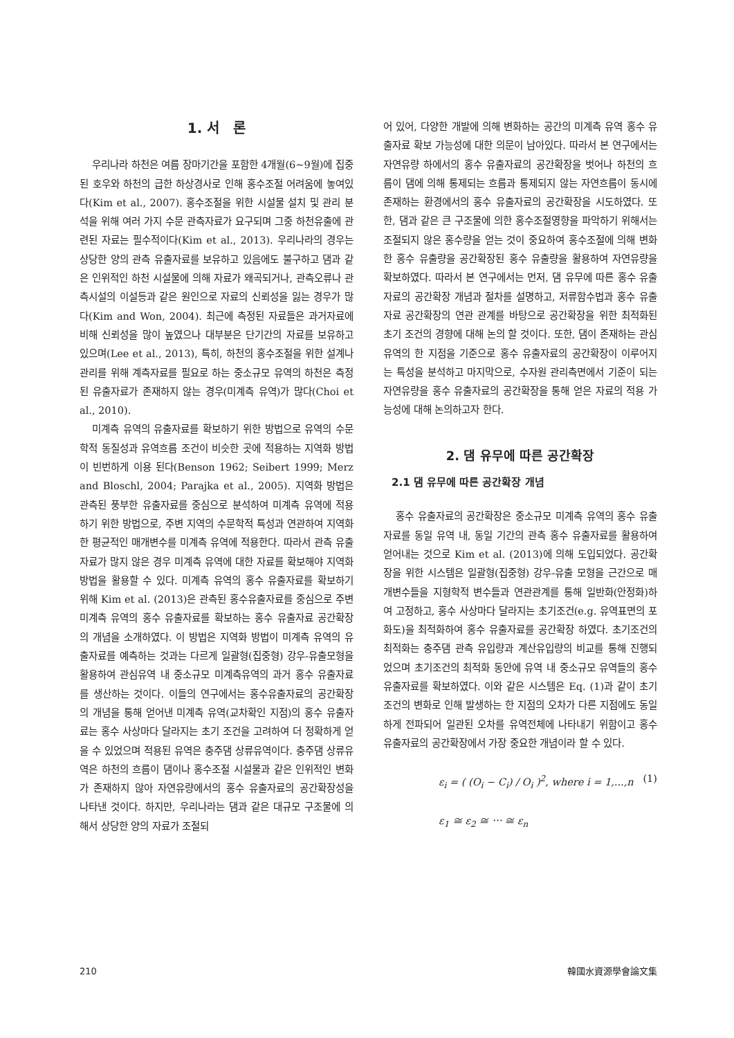1. 서　론
우리나라 하천은 여름 장마기간을 포함한 4개월(6~9월)에 집중된 호우와 하천의 급한 하상경사로 인해 홍수조절 어려움에 놓여있다(Kim et al., 2007). 홍수조절을 위한 시설물 설치 및 관리 분석을 위해 여러 가지 수문 관측자료가 요구되며 그중 하천유출에 관련된 자료는 필수적이다(Kim et al., 2013). 우리나라의 경우는 상당한 양의 관측 유출자료를 보유하고 있음에도 불구하고 댐과 같은 인위적인 하천 시설물에 의해 자료가 왜곡되거나, 관측오류나 관측시설의 이설등과 같은 원인으로 자료의 신뢰성을 잃는 경우가 많다(Kim and Won, 2004). 최근에 측정된 자료들은 과거자료에 비해 신뢰성을 많이 높였으나 대부분은 단기간의 자료를 보유하고 있으며(Lee et al., 2013), 특히, 하천의 홍수조절을 위한 설계나 관리를 위해 계측자료를 필요로 하는 중소규모 유역의 하천은 측정된 유출자료가 존재하지 않는 경우(미계측 유역)가 많다(Choi et al., 2010).
미계측 유역의 유출자료를 확보하기 위한 방법으로 유역의 수문학적 동질성과 유역흐름 조건이 비슷한 곳에 적용하는 지역화 방법이 빈번하게 이용 된다(Benson 1962; Seibert 1999; Merz and Bloschl, 2004; Parajka et al., 2005). 지역화 방법은 관측된 풍부한 유출자료를 중심으로 분석하여 미계측 유역에 적용하기 위한 방법으로, 주변 지역의 수문학적 특성과 연관하여 지역화한 평균적인 매개변수를 미계측 유역에 적용한다. 따라서 관측 유출자료가 많지 않은 경우 미계측 유역에 대한 자료를 확보해야 지역화 방법을 활용할 수 있다. 미계측 유역의 홍수 유출자료를 확보하기 위해 Kim et al. (2013)은 관측된 홍수유출자료를 중심으로 주변 미계측 유역의 홍수 유출자료를 확보하는 홍수 유출자료 공간확장의 개념을 소개하였다. 이 방법은 지역화 방법이 미계측 유역의 유출자료를 예측하는 것과는 다르게 일괄형(집중형) 강우-유출모형을 활용하여 관심유역 내 중소규모 미계측유역의 과거 홍수 유출자료를 생산하는 것이다. 이들의 연구에서는 홍수유출자료의 공간확장의 개념을 통해 얻어낸 미계측 유역(교차확인 지점)의 홍수 유출자료는 홍수 사상마다 달라지는 초기 조건을 고려하여 더 정확하게 얻을 수 있었으며 적용된 유역은 충주댐 상류유역이다. 충주댐 상류유역은 하천의 흐름이 댐이나 홍수조절 시설물과 같은 인위적인 변화가 존재하지 않아 자연유량에서의 홍수 유출자료의 공간확장성을 나타낸 것이다. 하지만, 우리나라는 댐과 같은 대규모 구조물에 의해서 상당한 양의 자료가 조절되
어 있어, 다양한 개발에 의해 변화하는 공간의 미계측 유역 홍수 유출자료 확보 가능성에 대한 의문이 남아있다. 따라서 본 연구에서는 자연유량 하에서의 홍수 유출자료의 공간확장을 벗어나 하천의 흐름이 댐에 의해 통제되는 흐름과 통제되지 않는 자연흐름이 동시에 존재하는 환경에서의 홍수 유출자료의 공간확장을 시도하였다. 또한, 댐과 같은 큰 구조물에 의한 홍수조절영향을 파악하기 위해서는 조절되지 않은 홍수량을 얻는 것이 중요하여 홍수조절에 의해 변화한 홍수 유출량을 공간확장된 홍수 유출량을 활용하여 자연유량을 확보하였다. 따라서 본 연구에서는 먼저, 댐 유무에 따른 홍수 유출자료의 공간확장 개념과 절차를 설명하고, 저류함수법과 홍수 유출자료 공간확장의 연관 관계를 바탕으로 공간확장을 위한 최적화된 초기 조건의 경향에 대해 논의 할 것이다. 또한, 댐이 존재하는 관심유역의 한 지점을 기준으로 홍수 유출자료의 공간확장이 이루어지는 특성을 분석하고 마지막으로, 수자원 관리측면에서 기준이 되는 자연유량을 홍수 유출자료의 공간확장을 통해 얻은 자료의 적용 가능성에 대해 논의하고자 한다.
2. 댐 유무에 따른 공간확장
2.1 댐 유무에 따른 공간확장 개념
홍수 유출자료의 공간확장은 중소규모 미계측 유역의 홍수 유출자료를 동일 유역 내, 동일 기간의 관측 홍수 유출자료를 활용하여 얻어내는 것으로 Kim et al. (2013)에 의해 도입되었다. 공간확장을 위한 시스템은 일괄형(집중형) 강우-유출 모형을 근간으로 매개변수들을 지형학적 변수들과 연관관계를 통해 일반화(안정화)하여 고정하고, 홍수 사상마다 달라지는 초기조건(e.g. 유역표면의 포화도)을 최적화하여 홍수 유출자료를 공간확장 하였다. 초기조건의 최적화는 충주댐 관측 유입량과 계산유입량의 비교를 통해 진행되었으며 초기조건의 최적화 동안에 유역 내 중소규모 유역들의 홍수 유출자료를 확보하였다. 이와 같은 시스템은 Eq. (1)과 같이 초기조건의 변화로 인해 발생하는 한 지점의 오차가 다른 지점에도 동일하게 전파되어 일관된 오차를 유역전체에 나타내기 위함이고 홍수 유출자료의 공간확장에서 가장 중요한 개념이라 할 수 있다.
ε<sub>i</sub> = ( (O<sub>i</sub> − C<sub>i</sub>) / O<sub>i</sub> )<sup>2</sup>, where i = 1,...,n (1)
ε<sub>1</sub> ≅ ε<sub>2</sub> ≅ ⋯ ≅ ε<sub>n</sub>
210 韓國水資源學會論文集